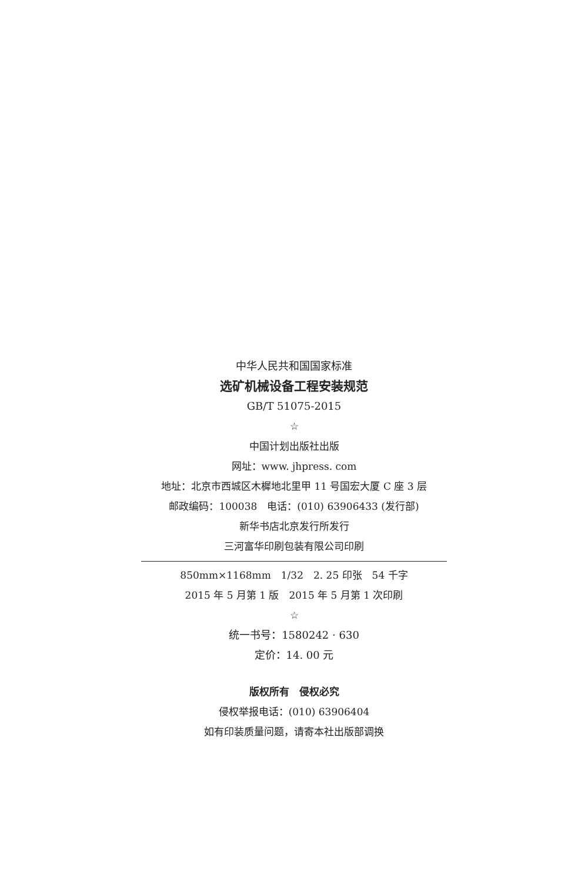中华人民共和国国家标准
选矿机械设备工程安装规范
GB/T 51075-2015
☆
中国计划出版社出版
网址：www. jhpress. com
地址：北京市西城区木樨地北里甲 11 号国宏大厦 C 座 3 层
邮政编码：100038　电话：(010) 63906433 (发行部)
新华书店北京发行所发行
三河富华印刷包装有限公司印刷
850mm×1168mm　1/32　2. 25 印张　54 千字
2015 年 5 月第 1 版　2015 年 5 月第 1 次印刷
☆
统一书号：1580242 · 630
定价：14. 00 元
版权所有　侵权必究
侵权举报电话：(010) 63906404
如有印装质量问题，请寄本社出版部调换